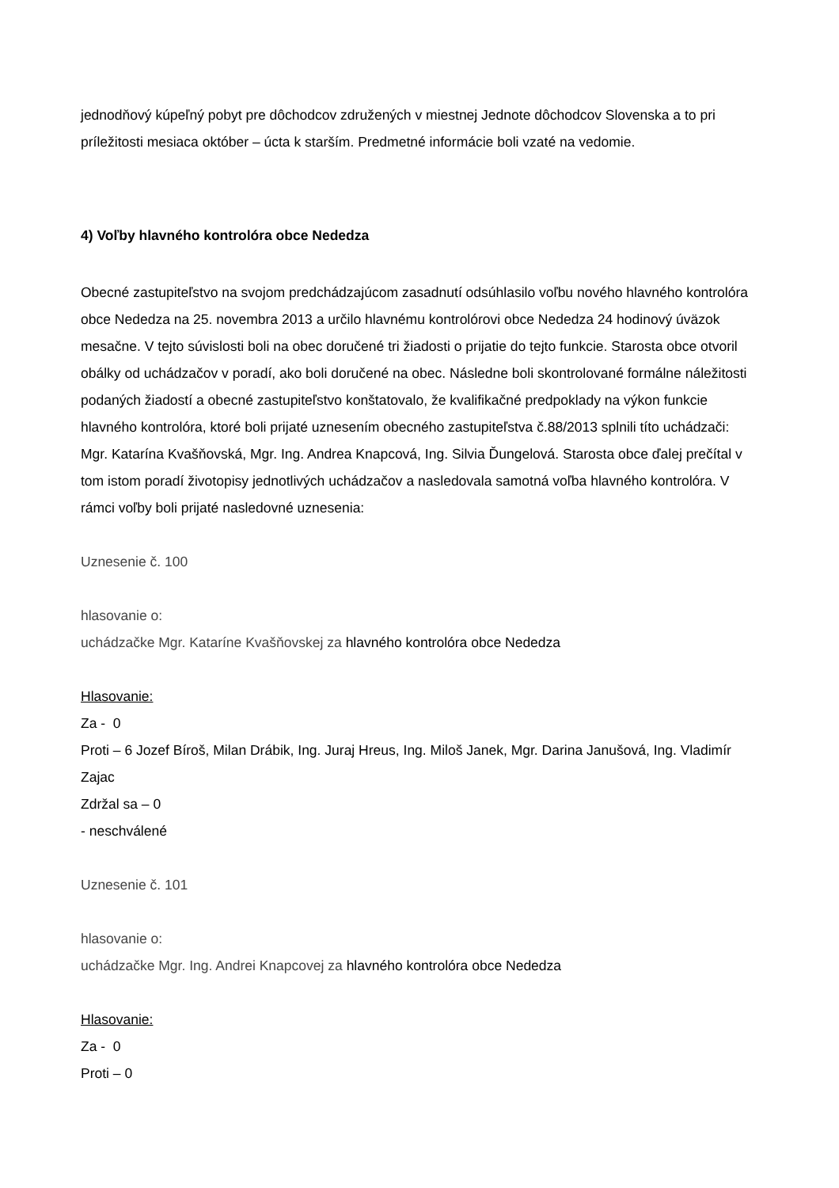jednodňový kúpeľný pobyt pre dôchodcov združených v miestnej Jednote dôchodcov Slovenska a to pri príležitosti mesiaca október – úcta k starším. Predmetné informácie boli vzaté na vedomie.
4) Voľby hlavného kontrolóra obce Nededza
Obecné zastupiteľstvo na svojom predchádzajúcom zasadnutí odsúhlasilo voľbu nového hlavného kontrolóra obce Nededza na 25. novembra 2013 a určilo hlavnému kontrolórovi obce Nededza 24 hodinový úväzok mesačne. V tejto súvislosti boli na obec doručené tri žiadosti o prijatie do tejto funkcie. Starosta obce otvoril obálky od uchádzačov v poradí, ako boli doručené na obec. Následne boli skontrolované formálne náležitosti podaných žiadostí a obecné zastupiteľstvo konštatovalo, že kvalifikačné predpoklady na výkon funkcie hlavného kontrolóra, ktoré boli prijaté uznesením obecného zastupiteľstva č.88/2013 splnili títo uchádzači: Mgr. Katarína Kvašňovská, Mgr. Ing. Andrea Knapcová, Ing. Silvia Ďungelová. Starosta obce ďalej prečítal v tom istom poradí životopisy jednotlivých uchádzačov a nasledovala samotná voľba hlavného kontrolóra. V rámci voľby boli prijaté nasledovné uznesenia:
Uznesenie č. 100
hlasovanie o:
uchádzačke Mgr. Kataríne Kvašňovskej za hlavného kontrolóra obce Nededza
Hlasovanie:
Za - 0
Proti – 6 Jozef Bíroš, Milan Drábik, Ing. Juraj Hreus, Ing. Miloš Janek, Mgr. Darina Janušová, Ing. Vladimír Zajac
Zdržal sa – 0
- neschválené
Uznesenie č. 101
hlasovanie o:
uchádzačke Mgr. Ing. Andrei Knapcovej za hlavného kontrolóra obce Nededza
Hlasovanie:
Za - 0
Proti – 0